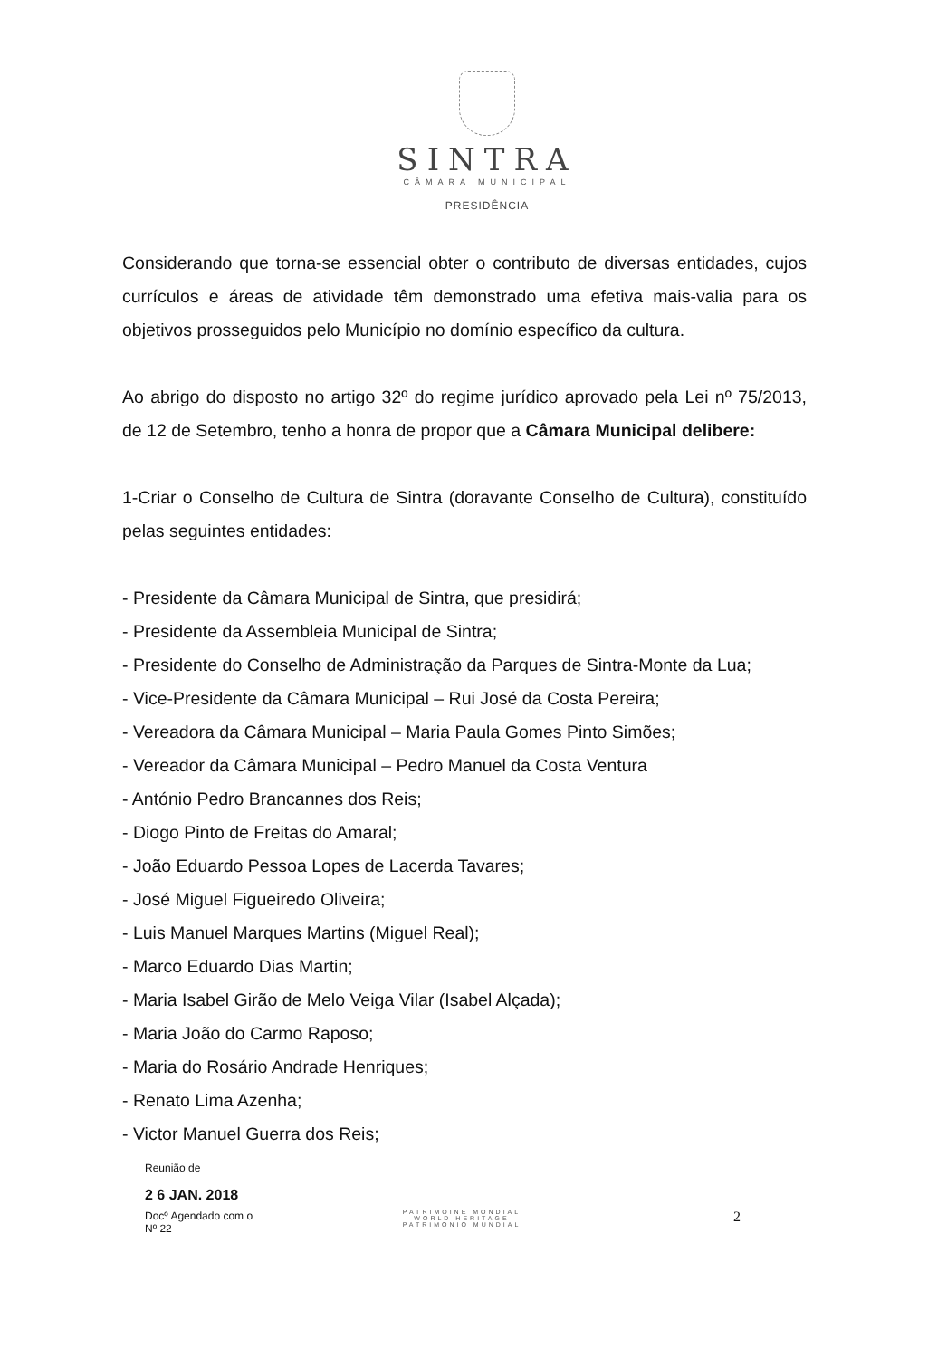SINTRA
CÂMARA MUNICIPAL
PRESIDÊNCIA
Considerando que torna-se essencial obter o contributo de diversas entidades, cujos currículos e áreas de atividade têm demonstrado uma efetiva mais-valia para os objetivos prosseguidos pelo Município no domínio específico da cultura.
Ao abrigo do disposto no artigo 32º do regime jurídico aprovado pela Lei nº 75/2013, de 12 de Setembro, tenho a honra de propor que a Câmara Municipal delibere:
1-Criar o Conselho de Cultura de Sintra (doravante Conselho de Cultura), constituído pelas seguintes entidades:
- Presidente da Câmara Municipal de Sintra, que presidirá;
- Presidente da Assembleia Municipal de Sintra;
- Presidente do Conselho de Administração da Parques de Sintra-Monte da Lua;
- Vice-Presidente da Câmara Municipal – Rui José da Costa Pereira;
- Vereadora da Câmara Municipal – Maria Paula Gomes Pinto Simões;
- Vereador da Câmara Municipal – Pedro Manuel da Costa Ventura
- António Pedro Brancannes dos Reis;
- Diogo Pinto de Freitas do Amaral;
- João Eduardo Pessoa Lopes de Lacerda Tavares;
- José Miguel Figueiredo Oliveira;
- Luis Manuel Marques Martins (Miguel Real);
- Marco Eduardo Dias Martin;
- Maria Isabel Girão de Melo Veiga Vilar (Isabel Alçada);
- Maria João do Carmo Raposo;
- Maria do Rosário Andrade Henriques;
- Renato Lima Azenha;
- Victor Manuel Guerra dos Reis;
Reunião de
2 6 JAN. 2018
Docº Agendado com o
Nº 22
PATRIMOINE MONDIAL
WORLD HERITAGE
PATRIMONIO MUNDIAL
2